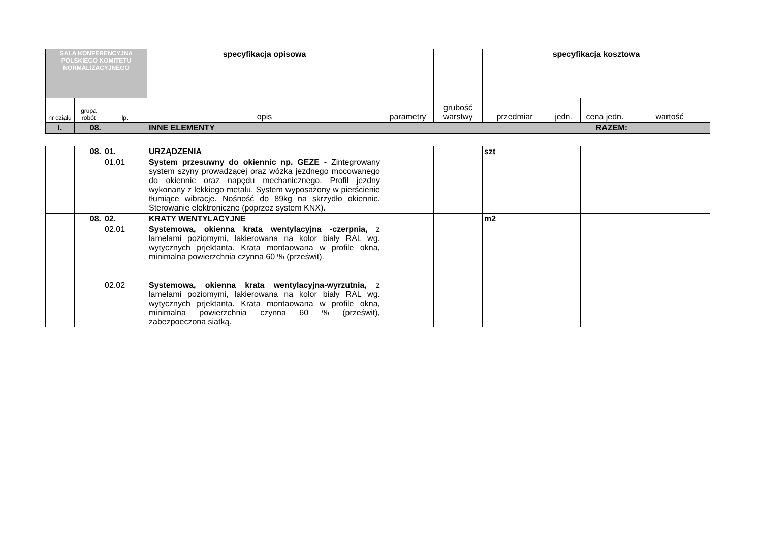| SALA KONFERENCYJNA POLSKIEGO KOMITETU NORMALIZACYJNEGO | | | specyfikacja opisowa | | | specyfikacja kosztowa | | | |
| nr działu | grupa robót | lp. | opis | parametry | grubość warstwy | przedmiar | jedn. | cena jedn. | wartość |
| I. | 08. | | RAZEM: INNE ELEMENTY | | | | | | |
| | 08. | 01. | URZĄDZENIA | | | szt | | | |
| | | 01.01 | System przesuwny do okiennic np. GEZE - Zintegrowany system szyny prowadzącej oraz wózka jezdnego mocowanego do okiennic oraz napędu mechanicznego. Profil jezdny wykonany z lekkiego metalu. System wyposażony w pierścienie tłumiące wibracje. Nośność do 89kg na skrzydło okiennic. Sterowanie elektroniczne (poprzez system KNX). | | | | | | |
| | 08. | 02. | KRATY WENTYLACYJNE | | | m2 | | | |
| | | 02.01 | Systemowa, okienna krata wentylacyjna -czerpnia, z lamelami poziomymi, lakierowana na kolor biały RAL wg. wytycznych prjektanta. Krata montaowana w profile okna, minimalna powierzchnia czynna 60 % (prześwit). | | | | | | |
| | | 02.02 | Systemowa, okienna krata wentylacyjna-wyrzutnia, z lamelami poziomymi, lakierowana na kolor biały RAL wg. wytycznych prjektanta. Krata montaowana w profile okna, minimalna powierzchnia czynna 60 % (prześwit), zabezpoeczona siatką. | | | | | | |